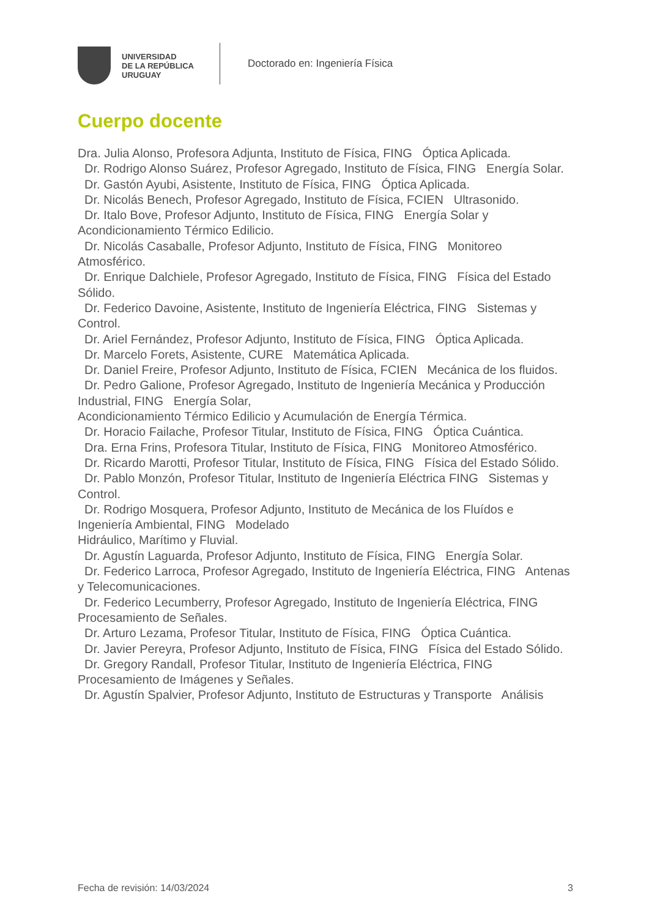UNIVERSIDAD
DE LA REPÚBLICA
URUGUAY
Doctorado en: Ingeniería Física
Cuerpo docente
Dra. Julia Alonso, Profesora Adjunta, Instituto de Física, FING Óptica Aplicada.
Dr. Rodrigo Alonso Suárez, Profesor Agregado, Instituto de Física, FING Energía Solar.
Dr. Gastón Ayubi, Asistente, Instituto de Física, FING Óptica Aplicada.
Dr. Nicolás Benech, Profesor Agregado, Instituto de Física, FCIEN Ultrasonido.
Dr. Italo Bove, Profesor Adjunto, Instituto de Física, FING Energía Solar y Acondicionamiento Térmico Edilicio.
Dr. Nicolás Casaballe, Profesor Adjunto, Instituto de Física, FING Monitoreo Atmosférico.
Dr. Enrique Dalchiele, Profesor Agregado, Instituto de Física, FING Física del Estado Sólido.
Dr. Federico Davoine, Asistente, Instituto de Ingeniería Eléctrica, FING Sistemas y Control.
Dr. Ariel Fernández, Profesor Adjunto, Instituto de Física, FING Óptica Aplicada.
Dr. Marcelo Forets, Asistente, CURE Matemática Aplicada.
Dr. Daniel Freire, Profesor Adjunto, Instituto de Física, FCIEN Mecánica de los fluidos.
Dr. Pedro Galione, Profesor Agregado, Instituto de Ingeniería Mecánica y Producción Industrial, FING Energía Solar,
Acondicionamiento Térmico Edilicio y Acumulación de Energía Térmica.
Dr. Horacio Failache, Profesor Titular, Instituto de Física, FING Óptica Cuántica.
Dra. Erna Frins, Profesora Titular, Instituto de Física, FING Monitoreo Atmosférico.
Dr. Ricardo Marotti, Profesor Titular, Instituto de Física, FING Física del Estado Sólido.
Dr. Pablo Monzón, Profesor Titular, Instituto de Ingeniería Eléctrica FING Sistemas y Control.
Dr. Rodrigo Mosquera, Profesor Adjunto, Instituto de Mecánica de los Fluídos e Ingeniería Ambiental, FING Modelado
Hidráulico, Marítimo y Fluvial.
Dr. Agustín Laguarda, Profesor Adjunto, Instituto de Física, FING Energía Solar.
Dr. Federico Larroca, Profesor Agregado, Instituto de Ingeniería Eléctrica, FING Antenas y Telecomunicaciones.
Dr. Federico Lecumberry, Profesor Agregado, Instituto de Ingeniería Eléctrica, FING Procesamiento de Señales.
Dr. Arturo Lezama, Profesor Titular, Instituto de Física, FING Óptica Cuántica.
Dr. Javier Pereyra, Profesor Adjunto, Instituto de Física, FING Física del Estado Sólido.
Dr. Gregory Randall, Profesor Titular, Instituto de Ingeniería Eléctrica, FING Procesamiento de Imágenes y Señales.
Dr. Agustín Spalvier, Profesor Adjunto, Instituto de Estructuras y Transporte Análisis
Fecha de revisión: 14/03/2024 3